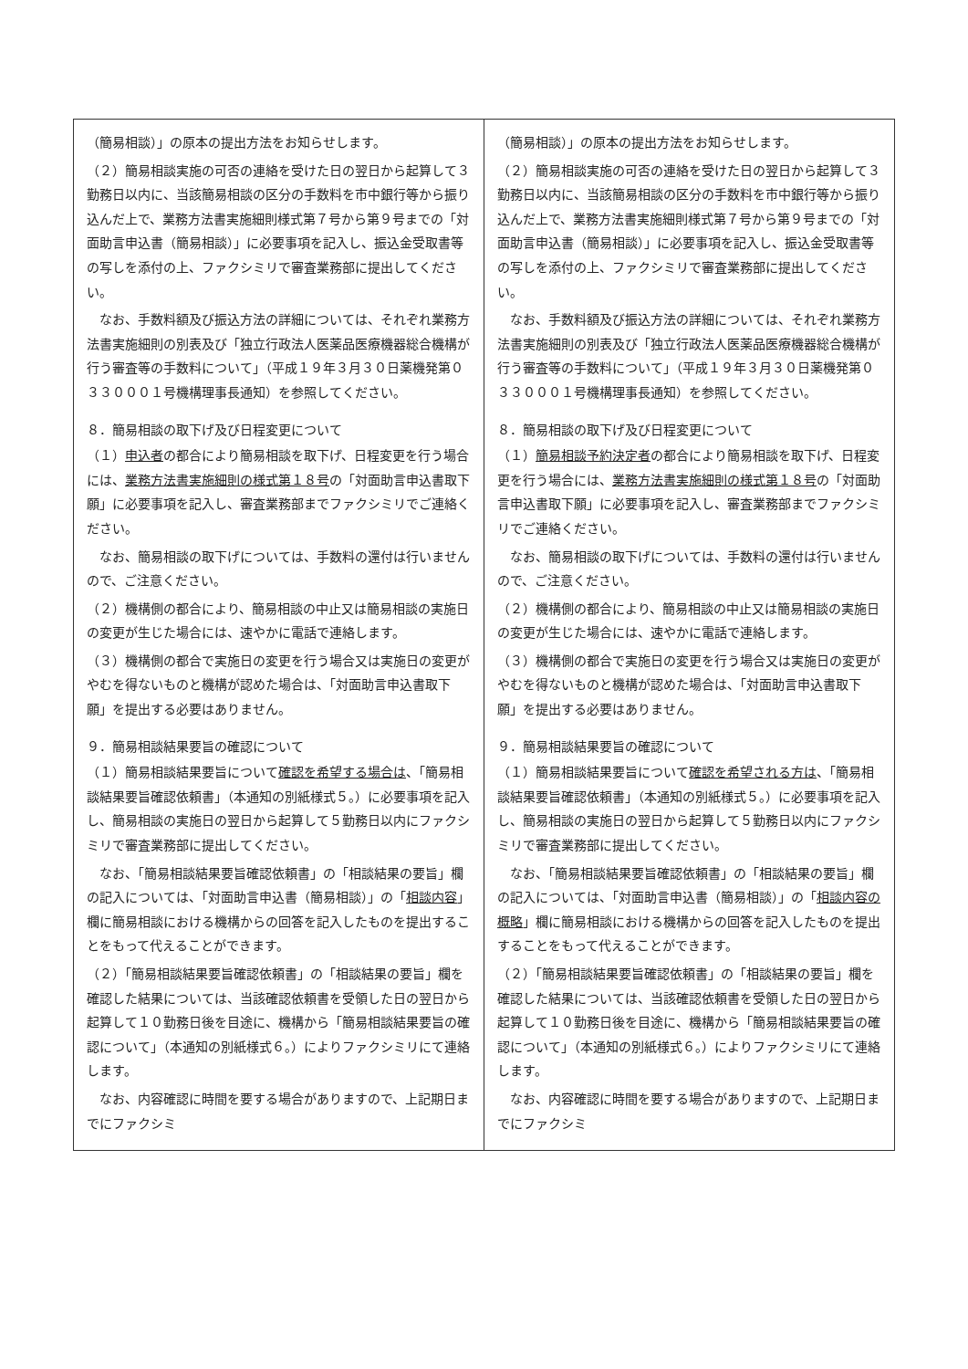| （簡易相談）」の原本の提出方法をお知らせします。 （２）簡易相談実施の可否の連絡を受けた日の翌日から起算して３勤務日以内に、当該簡易相談の区分の手数料を市中銀行等から振り込んだ上で、業務方法書実施細則様式第７号から第９号までの「対面助言申込書（簡易相談）」に必要事項を記入し、振込金受取書等の写しを添付の上、ファクシミリで審査業務部に提出してください。 なお、手数料額及び振込方法の詳細については、それぞれ業務方法書実施細則の別表及び「独立行政法人医薬品医療機器総合機構が行う審査等の手数料について」（平成１９年３月３０日薬機発第０３３０００１号機構理事長通知）を参照してください。 ８．簡易相談の取下げ及び日程変更について （１） 申込者 の都合により簡易相談を取下げ、日程変更を行う場合には、 業務方法書実施細則の様式第１８号 の「対面助言申込書取下願」に必要事項を記入し、審査業務部までファクシミリでご連絡ください。 なお、簡易相談の取下げについては、手数料の還付は行いませんので、ご注意ください。 （２）機構側の都合により、簡易相談の中止又は簡易相談の実施日の変更が生じた場合には、速やかに電話で連絡します。 （３）機構側の都合で実施日の変更を行う場合又は実施日の変更がやむを得ないものと機構が認めた場合は、「対面助言申込書取下願」を提出する必要はありません。 ９．簡易相談結果要旨の確認について （１）簡易相談結果要旨について 確認を希望する場合は 、「簡易相談結果要旨確認依頼書」（本通知の別紙様式５。）に必要事項を記入し、簡易相談の実施日の翌日から起算して５勤務日以内にファクシミリで審査業務部に提出してください。 なお、「簡易相談結果要旨確認依頼書」の「相談結果の要旨」欄の記入については、「対面助言申込書（簡易相談）」の「 相談内容 」欄に簡易相談における機構からの回答を記入したものを提出することをもって代えることができます。 （２）「簡易相談結果要旨確認依頼書」の「相談結果の要旨」欄を確認した結果については、当該確認依頼書を受領した日の翌日から起算して１０勤務日後を目途に、機構から「簡易相談結果要旨の確認について」（本通知の別紙様式６。）によりファクシミリにて連絡します。 なお、内容確認に時間を要する場合がありますので、上記期日までにファクシミ | （簡易相談）」の原本の提出方法をお知らせします。 （２）簡易相談実施の可否の連絡を受けた日の翌日から起算して３勤務日以内に、当該簡易相談の区分の手数料を市中銀行等から振り込んだ上で、業務方法書実施細則様式第７号から第９号までの「対面助言申込書（簡易相談）」に必要事項を記入し、振込金受取書等の写しを添付の上、ファクシミリで審査業務部に提出してください。 なお、手数料額及び振込方法の詳細については、それぞれ業務方法書実施細則の別表及び「独立行政法人医薬品医療機器総合機構が行う審査等の手数料について」（平成１９年３月３０日薬機発第０３３０００１号機構理事長通知）を参照してください。 ８．簡易相談の取下げ及び日程変更について （１） 簡易相談予約決定者 の都合により簡易相談を取下げ、日程変更を行う場合には、 業務方法書実施細則の様式第１８号 の「対面助言申込書取下願」に必要事項を記入し、審査業務部までファクシミリでご連絡ください。 なお、簡易相談の取下げについては、手数料の還付は行いませんので、ご注意ください。 （２）機構側の都合により、簡易相談の中止又は簡易相談の実施日の変更が生じた場合には、速やかに電話で連絡します。 （３）機構側の都合で実施日の変更を行う場合又は実施日の変更がやむを得ないものと機構が認めた場合は、「対面助言申込書取下願」を提出する必要はありません。 ９．簡易相談結果要旨の確認について （１）簡易相談結果要旨について 確認を希望される方は 、「簡易相談結果要旨確認依頼書」（本通知の別紙様式５。）に必要事項を記入し、簡易相談の実施日の翌日から起算して５勤務日以内にファクシミリで審査業務部に提出してください。 なお、「簡易相談結果要旨確認依頼書」の「相談結果の要旨」欄の記入については、「対面助言申込書（簡易相談）」の「 相談内容の概略 」欄に簡易相談における機構からの回答を記入したものを提出することをもって代えることができます。 （２）「簡易相談結果要旨確認依頼書」の「相談結果の要旨」欄を確認した結果については、当該確認依頼書を受領した日の翌日から起算して１０勤務日後を目途に、機構から「簡易相談結果要旨の確認について」（本通知の別紙様式６。）によりファクシミリにて連絡します。 なお、内容確認に時間を要する場合がありますので、上記期日までにファクシミ |